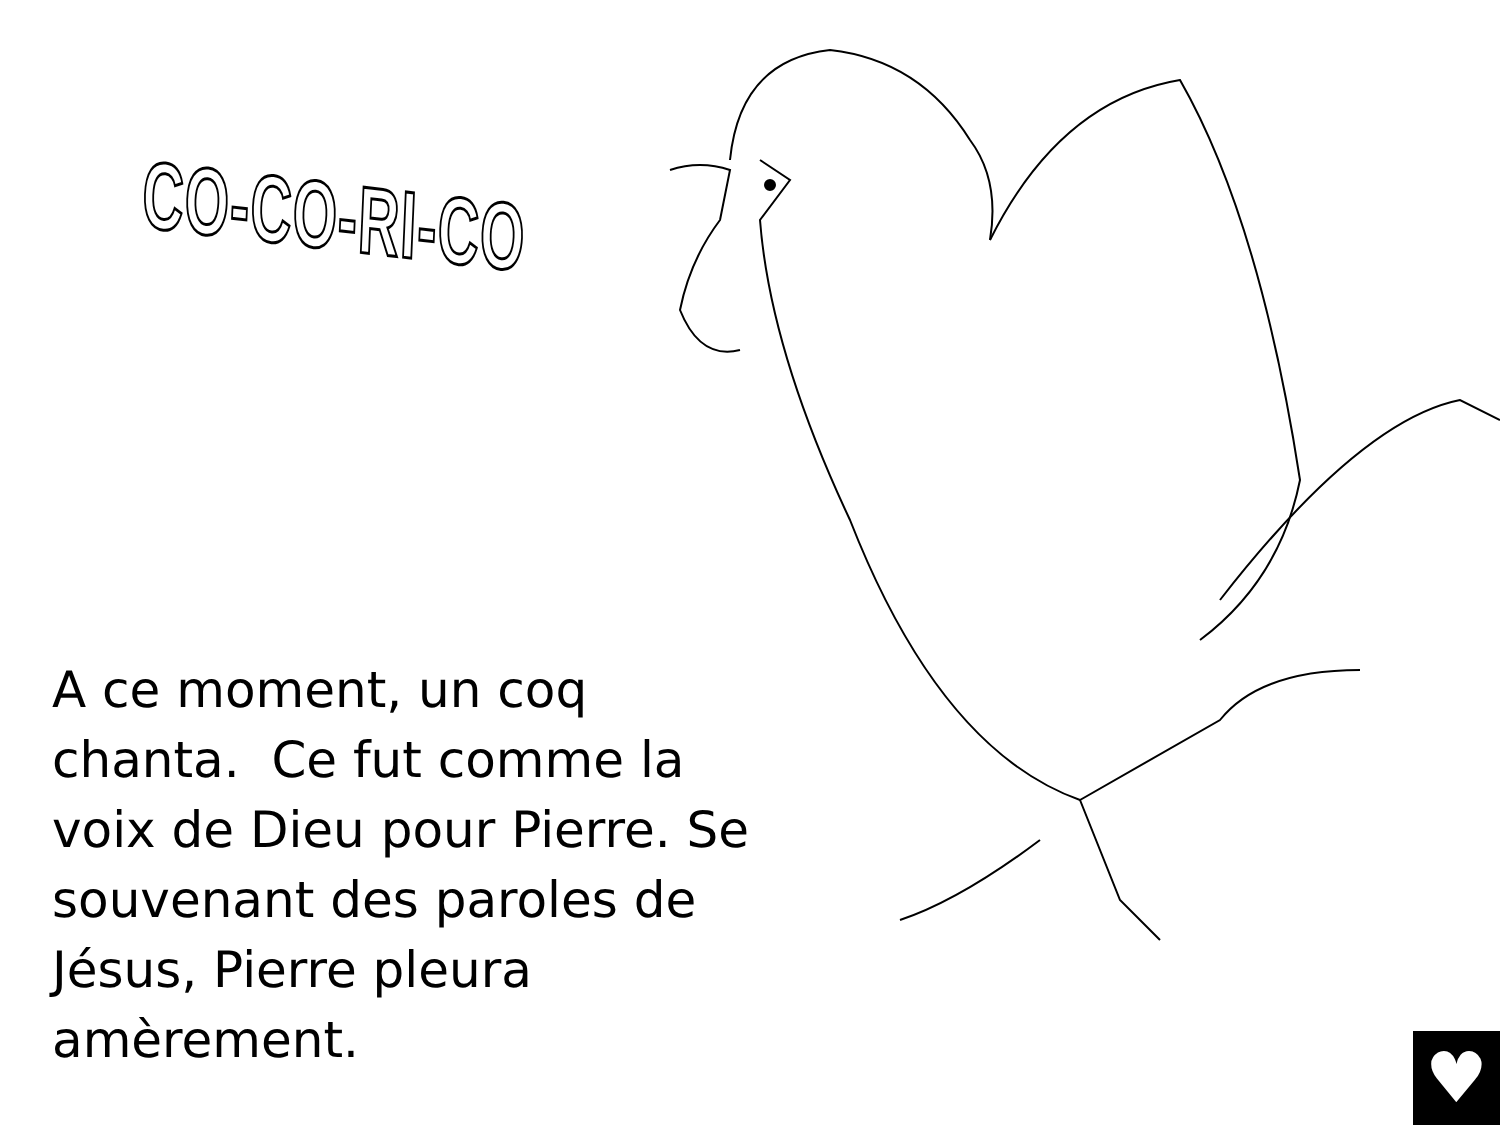CO-CO-RI-CO
A ce moment, un coq chanta. Ce fut comme la voix de Dieu pour Pierre. Se souvenant des paroles de Jésus, Pierre pleura amèrement.
♥